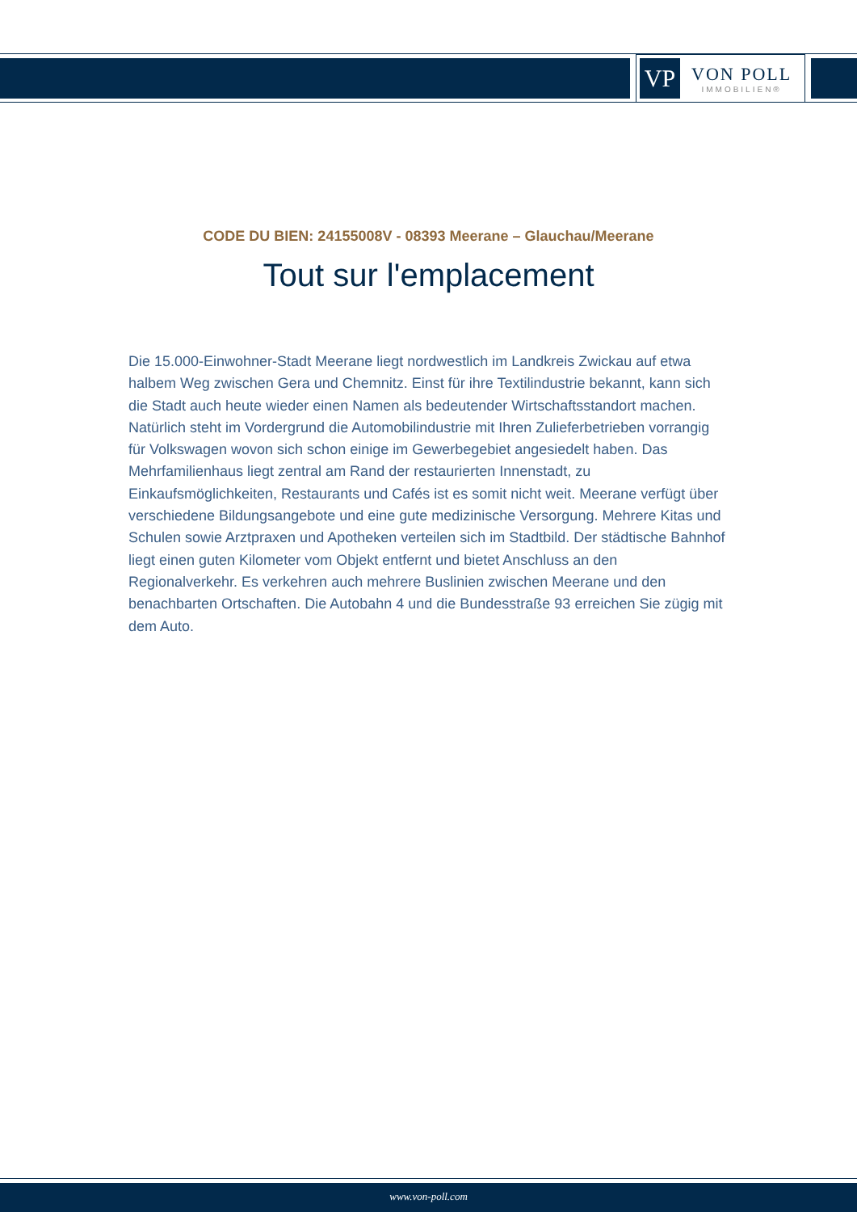VP
VON POLL
IMMOBILIEN®
CODE DU BIEN: 24155008V - 08393 Meerane – Glauchau/Meerane
Tout sur l'emplacement
Die 15.000-Einwohner-Stadt Meerane liegt nordwestlich im Landkreis Zwickau auf etwa halbem Weg zwischen Gera und Chemnitz. Einst für ihre Textilindustrie bekannt, kann sich die Stadt auch heute wieder einen Namen als bedeutender Wirtschaftsstandort machen. Natürlich steht im Vordergrund die Automobilindustrie mit Ihren Zulieferbetrieben vorrangig für Volkswagen wovon sich schon einige im Gewerbegebiet angesiedelt haben. Das Mehrfamilienhaus liegt zentral am Rand der restaurierten Innenstadt, zu Einkaufsmöglichkeiten, Restaurants und Cafés ist es somit nicht weit. Meerane verfügt über verschiedene Bildungsangebote und eine gute medizinische Versorgung. Mehrere Kitas und Schulen sowie Arztpraxen und Apotheken verteilen sich im Stadtbild. Der städtische Bahnhof liegt einen guten Kilometer vom Objekt entfernt und bietet Anschluss an den Regionalverkehr. Es verkehren auch mehrere Buslinien zwischen Meerane und den benachbarten Ortschaften. Die Autobahn 4 und die Bundesstraße 93 erreichen Sie zügig mit dem Auto.
www.von-poll.com